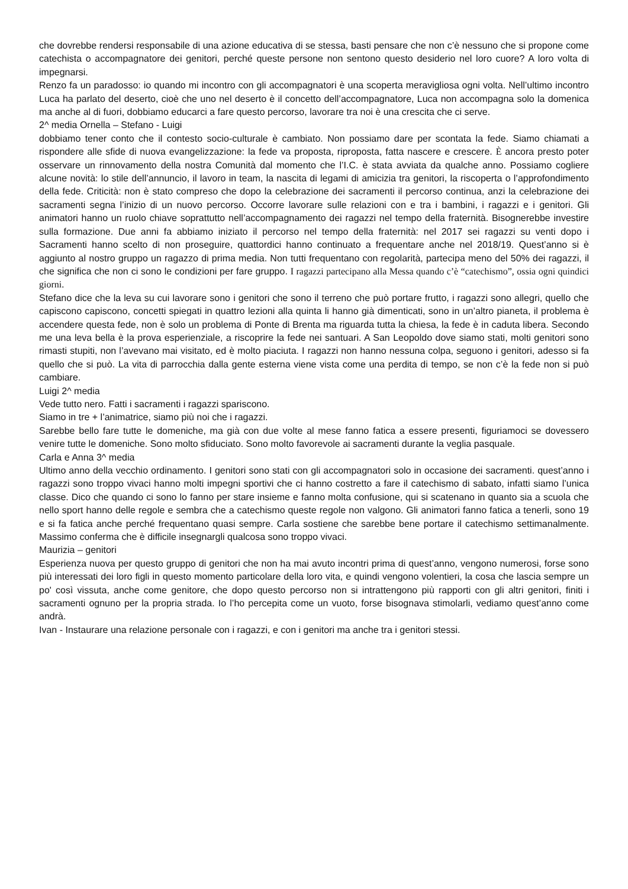che dovrebbe rendersi responsabile di una azione educativa di se stessa, basti pensare che non c’è nessuno che si propone come catechista o accompagnatore dei genitori, perché queste persone non sentono questo desiderio nel loro cuore? A loro volta di impegnarsi.
Renzo fa un paradosso: io quando mi incontro con gli accompagnatori è una scoperta meravigliosa ogni volta. Nell’ultimo incontro Luca ha parlato del deserto, cioè che uno nel deserto è il concetto dell’accompagnatore, Luca non accompagna solo la domenica ma anche al di fuori, dobbiamo educarci a fare questo percorso, lavorare tra noi è una crescita che ci serve.
2^ media Ornella – Stefano - Luigi
dobbiamo tener conto che il contesto socio-culturale è cambiato. Non possiamo dare per scontata la fede. Siamo chiamati a rispondere alle sfide di nuova evangelizzazione: la fede va proposta, riproposta, fatta nascere e crescere. È ancora presto poter osservare un rinnovamento della nostra Comunità dal momento che l’I.C. è stata avviata da qualche anno. Possiamo cogliere alcune novità: lo stile dell’annuncio, il lavoro in team, la nascita di legami di amicizia tra genitori, la riscoperta o l’approfondimento della fede. Criticità: non è stato compreso che dopo la celebrazione dei sacramenti il percorso continua, anzi la celebrazione dei sacramenti segna l’inizio di un nuovo percorso. Occorre lavorare sulle relazioni con e tra i bambini, i ragazzi e i genitori. Gli animatori hanno un ruolo chiave soprattutto nell’accompagnamento dei ragazzi nel tempo della fraternità. Bisognerebbe investire sulla formazione. Due anni fa abbiamo iniziato il percorso nel tempo della fraternità: nel 2017 sei ragazzi su venti dopo i Sacramenti hanno scelto di non proseguire, quattordici hanno continuato a frequentare anche nel 2018/19. Quest’anno si è aggiunto al nostro gruppo un ragazzo di prima media. Non tutti frequentano con regolarità, partecipa meno del 50% dei ragazzi, il che significa che non ci sono le condizioni per fare gruppo. I ragazzi partecipano alla Messa quando c’è “catechismo”, ossia ogni quindici giorni.
Stefano dice che la leva su cui lavorare sono i genitori che sono il terreno che può portare frutto, i ragazzi sono allegri, quello che capiscono capiscono, concetti spiegati in quattro lezioni alla quinta li hanno già dimenticati, sono in un’altro pianeta, il problema è accendere questa fede, non è solo un problema di Ponte di Brenta ma riguarda tutta la chiesa, la fede è in caduta libera. Secondo me una leva bella è la prova esperienziale, a riscoprire la fede nei santuari. A San Leopoldo dove siamo stati, molti genitori sono rimasti stupiti, non l’avevano mai visitato, ed è molto piaciuta. I ragazzi non hanno nessuna colpa, seguono i genitori, adesso si fa quello che si può. La vita di parrocchia dalla gente esterna viene vista come una perdita di tempo, se non c’è la fede non si può cambiare.
Luigi 2^ media
Vede tutto nero. Fatti i sacramenti i ragazzi spariscono.
Siamo in tre + l’animatrice, siamo più noi che i ragazzi.
Sarebbe bello fare tutte le domeniche, ma già con due volte al mese fanno fatica a essere presenti, figuriamoci se dovessero venire tutte le domeniche. Sono molto sfiduciato. Sono molto favorevole ai sacramenti durante la veglia pasquale.
Carla e Anna 3^ media
Ultimo anno della vecchio ordinamento. I genitori sono stati con gli accompagnatori solo in occasione dei sacramenti. quest’anno i ragazzi sono troppo vivaci hanno molti impegni sportivi che ci hanno costretto a fare il catechismo di sabato, infatti siamo l’unica classe. Dico che quando ci sono lo fanno per stare insieme e fanno molta confusione, qui si scatenano in quanto sia a scuola che nello sport hanno delle regole e sembra che a catechismo queste regole non valgono. Gli animatori fanno fatica a tenerli, sono 19 e si fa fatica anche perché frequentano quasi sempre. Carla sostiene che sarebbe bene portare il catechismo settimanalmente. Massimo conferma che è difficile insegnargli qualcosa sono troppo vivaci.
Maurizia – genitori
Esperienza nuova per questo gruppo di genitori che non ha mai avuto incontri prima di quest’anno, vengono numerosi, forse sono più interessati dei loro figli in questo momento particolare della loro vita, e quindi vengono volentieri, la cosa che lascia sempre un po' così vissuta, anche come genitore, che dopo questo percorso non si intrattengono più rapporti con gli altri genitori, finiti i sacramenti ognuno per la propria strada. Io l’ho percepita come un vuoto, forse bisognava stimolarli, vediamo quest’anno come andrà.
Ivan - Instaurare una relazione personale con i ragazzi, e con i genitori ma anche tra i genitori stessi.